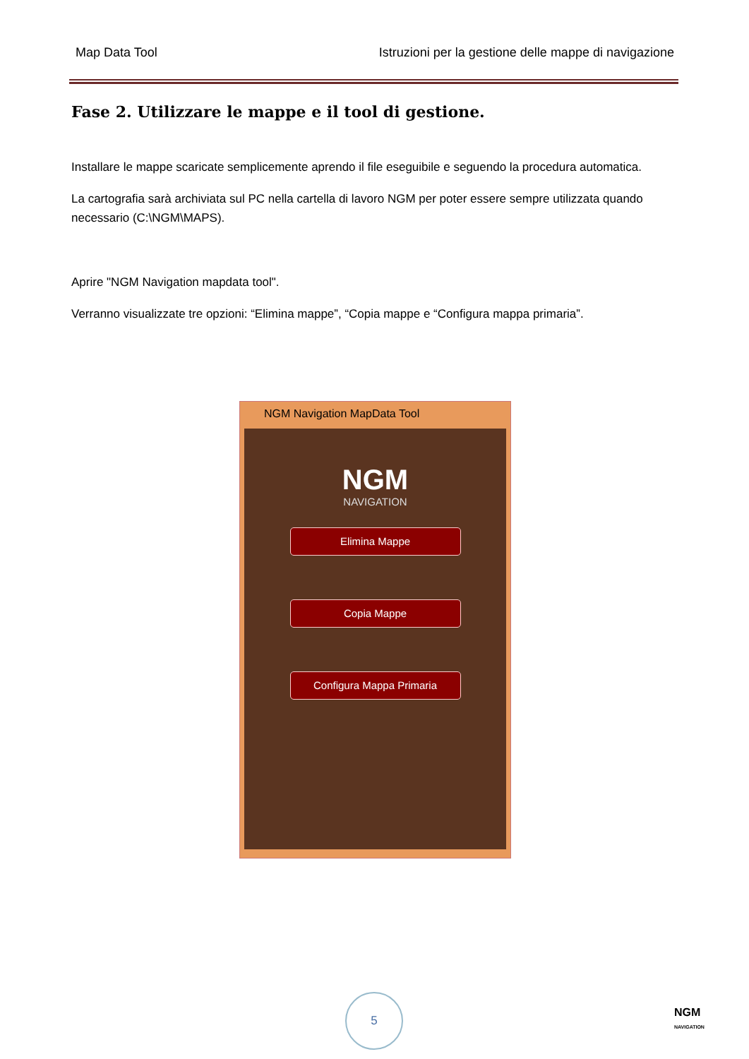Map Data Tool Istruzioni per la gestione delle mappe di navigazione
Fase 2. Utilizzare le mappe e il tool di gestione.
Installare le mappe scaricate semplicemente aprendo il file eseguibile e seguendo la procedura automatica.
La cartografia sarà archiviata sul PC nella cartella di lavoro NGM per poter essere sempre utilizzata quando necessario (C:\NGM\MAPS).
Aprire "NGM Navigation mapdata tool".
Verranno visualizzate tre opzioni: “Elimina mappe”, “Copia mappe e “Configura mappa primaria”.
NGM Navigation MapData Tool
NGM
NAVIGATION
Elimina Mappe
Copia Mappe
Configura Mappa Primaria
5
NGM
NAVIGATION